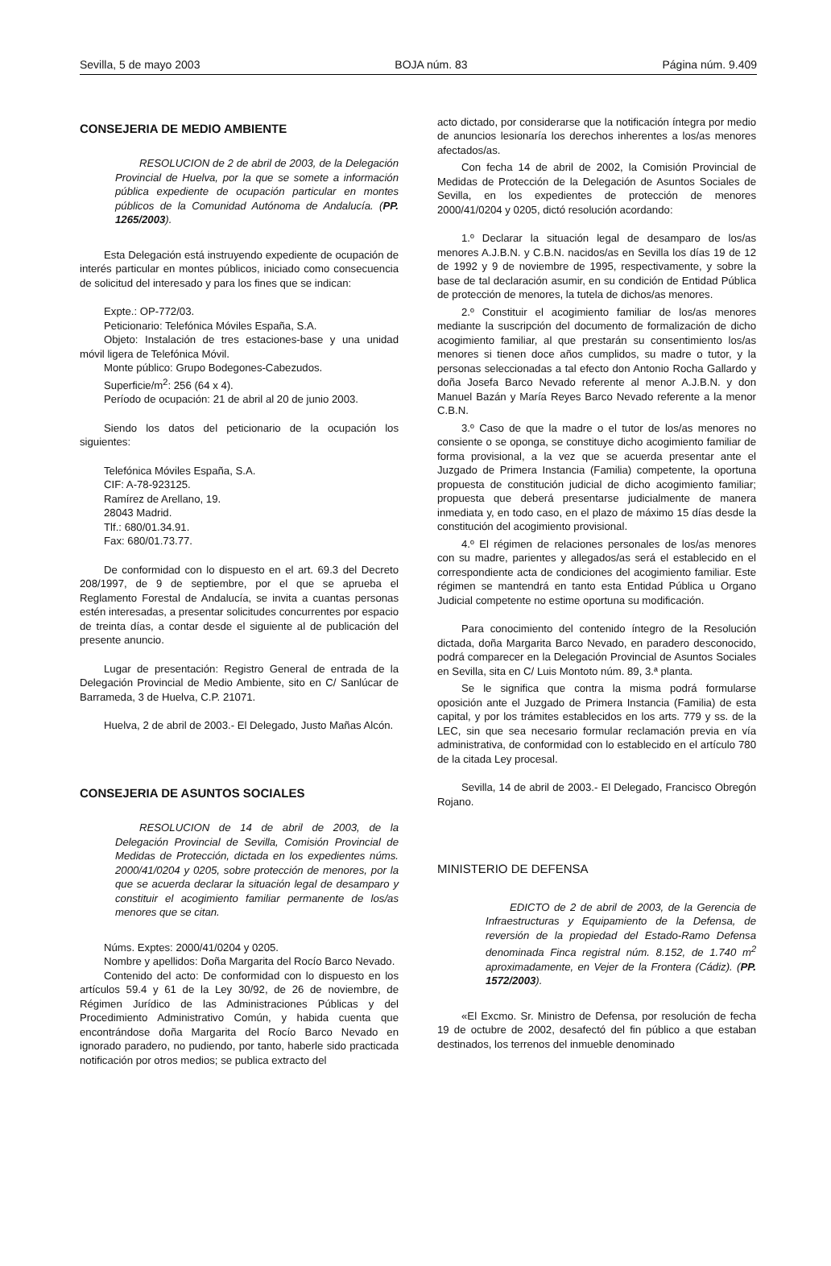Sevilla, 5 de mayo 2003 BOJA núm. 83 Página núm. 9.409
CONSEJERIA DE MEDIO AMBIENTE
RESOLUCION de 2 de abril de 2003, de la Delegación Provincial de Huelva, por la que se somete a información pública expediente de ocupación particular en montes públicos de la Comunidad Autónoma de Andalucía. (PP. 1265/2003).
Esta Delegación está instruyendo expediente de ocupación de interés particular en montes públicos, iniciado como consecuencia de solicitud del interesado y para los fines que se indican:
Expte.: OP-772/03.
Peticionario: Telefónica Móviles España, S.A.
Objeto: Instalación de tres estaciones-base y una unidad móvil ligera de Telefónica Móvil.
Monte público: Grupo Bodegones-Cabezudos.
Superficie/m<sup>2</sup>: 256 (64 x 4).
Período de ocupación: 21 de abril al 20 de junio 2003.
Siendo los datos del peticionario de la ocupación los siguientes:
Telefónica Móviles España, S.A.
CIF: A-78-923125.
Ramírez de Arellano, 19.
28043 Madrid.
Tlf.: 680/01.34.91.
Fax: 680/01.73.77.
De conformidad con lo dispuesto en el art. 69.3 del Decreto 208/1997, de 9 de septiembre, por el que se aprueba el Reglamento Forestal de Andalucía, se invita a cuantas personas estén interesadas, a presentar solicitudes concurrentes por espacio de treinta días, a contar desde el siguiente al de publicación del presente anuncio.
Lugar de presentación: Registro General de entrada de la Delegación Provincial de Medio Ambiente, sito en C/ Sanlúcar de Barrameda, 3 de Huelva, C.P. 21071.
Huelva, 2 de abril de 2003.- El Delegado, Justo Mañas Alcón.
CONSEJERIA DE ASUNTOS SOCIALES
RESOLUCION de 14 de abril de 2003, de la Delegación Provincial de Sevilla, Comisión Provincial de Medidas de Protección, dictada en los expedientes núms. 2000/41/0204 y 0205, sobre protección de menores, por la que se acuerda declarar la situación legal de desamparo y constituir el acogimiento familiar permanente de los/as menores que se citan.
Núms. Exptes: 2000/41/0204 y 0205.
Nombre y apellidos: Doña Margarita del Rocío Barco Nevado.
Contenido del acto: De conformidad con lo dispuesto en los artículos 59.4 y 61 de la Ley 30/92, de 26 de noviembre, de Régimen Jurídico de las Administraciones Públicas y del Procedimiento Administrativo Común, y habida cuenta que encontrándose doña Margarita del Rocío Barco Nevado en ignorado paradero, no pudiendo, por tanto, haberle sido practicada notificación por otros medios; se publica extracto del
acto dictado, por considerarse que la notificación íntegra por medio de anuncios lesionaría los derechos inherentes a los/as menores afectados/as.
Con fecha 14 de abril de 2002, la Comisión Provincial de Medidas de Protección de la Delegación de Asuntos Sociales de Sevilla, en los expedientes de protección de menores 2000/41/0204 y 0205, dictó resolución acordando:
1.º Declarar la situación legal de desamparo de los/as menores A.J.B.N. y C.B.N. nacidos/as en Sevilla los días 19 de 12 de 1992 y 9 de noviembre de 1995, respectivamente, y sobre la base de tal declaración asumir, en su condición de Entidad Pública de protección de menores, la tutela de dichos/as menores.
2.º Constituir el acogimiento familiar de los/as menores mediante la suscripción del documento de formalización de dicho acogimiento familiar, al que prestarán su consentimiento los/as menores si tienen doce años cumplidos, su madre o tutor, y la personas seleccionadas a tal efecto don Antonio Rocha Gallardo y doña Josefa Barco Nevado referente al menor A.J.B.N. y don Manuel Bazán y María Reyes Barco Nevado referente a la menor C.B.N.
3.º Caso de que la madre o el tutor de los/as menores no consiente o se oponga, se constituye dicho acogimiento familiar de forma provisional, a la vez que se acuerda presentar ante el Juzgado de Primera Instancia (Familia) competente, la oportuna propuesta de constitución judicial de dicho acogimiento familiar; propuesta que deberá presentarse judicialmente de manera inmediata y, en todo caso, en el plazo de máximo 15 días desde la constitución del acogimiento provisional.
4.º El régimen de relaciones personales de los/as menores con su madre, parientes y allegados/as será el establecido en el correspondiente acta de condiciones del acogimiento familiar. Este régimen se mantendrá en tanto esta Entidad Pública u Organo Judicial competente no estime oportuna su modificación.
Para conocimiento del contenido íntegro de la Resolución dictada, doña Margarita Barco Nevado, en paradero desconocido, podrá comparecer en la Delegación Provincial de Asuntos Sociales en Sevilla, sita en C/ Luis Montoto núm. 89, 3.ª planta.
Se le significa que contra la misma podrá formularse oposición ante el Juzgado de Primera Instancia (Familia) de esta capital, y por los trámites establecidos en los arts. 779 y ss. de la LEC, sin que sea necesario formular reclamación previa en vía administrativa, de conformidad con lo establecido en el artículo 780 de la citada Ley procesal.
Sevilla, 14 de abril de 2003.- El Delegado, Francisco Obregón Rojano.
MINISTERIO DE DEFENSA
EDICTO de 2 de abril de 2003, de la Gerencia de Infraestructuras y Equipamiento de la Defensa, de reversión de la propiedad del Estado-Ramo Defensa denominada Finca registral núm. 8.152, de 1.740 m<sup>2</sup> aproximadamente, en Vejer de la Frontera (Cádiz). (PP. 1572/2003).
«El Excmo. Sr. Ministro de Defensa, por resolución de fecha 19 de octubre de 2002, desafectó del fin público a que estaban destinados, los terrenos del inmueble denominado